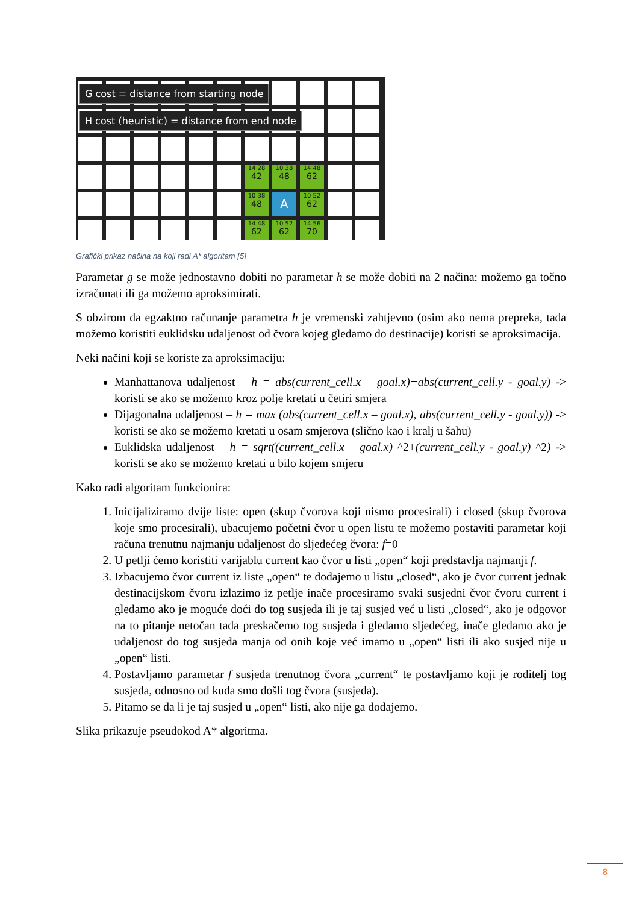14 28
42
10 38
48
14 48
62
10 38
48
A
10 52
62
14 48
62
10 52
62
14 56
70
G cost = distance from starting node
H cost (heuristic) = distance from end node
Grafički prikaz načina na koji radi A* algoritam [5]
Parametar g se može jednostavno dobiti no parametar h se može dobiti na 2 načina: možemo ga točno izračunati ili ga možemo aproksimirati.
S obzirom da egzaktno računanje parametra h je vremenski zahtjevno (osim ako nema prepreka, tada možemo koristiti euklidsku udaljenost od čvora kojeg gledamo do destinacije) koristi se aproksimacija.
Neki načini koji se koriste za aproksimaciju:
Manhattanova udaljenost – h = abs(current_cell.x – goal.x)+abs(current_cell.y - goal.y) -> koristi se ako se možemo kroz polje kretati u četiri smjera
Dijagonalna udaljenost – h = max (abs(current_cell.x – goal.x), abs(current_cell.y - goal.y)) -> koristi se ako se možemo kretati u osam smjerova (slično kao i kralj u šahu)
Euklidska udaljenost – h = sqrt((current_cell.x – goal.x) ^2+(current_cell.y - goal.y) ^2) -> koristi se ako se možemo kretati u bilo kojem smjeru
Kako radi algoritam funkcionira:
1. Inicijaliziramo dvije liste: open (skup čvorova koji nismo procesirali) i closed (skup čvorova koje smo procesirali), ubacujemo početni čvor u open listu te možemo postaviti parametar koji računa trenutnu najmanju udaljenost do sljedećeg čvora: f=0
2. U petlji ćemo koristiti varijablu current kao čvor u listi „open“ koji predstavlja najmanji f.
3. Izbacujemo čvor current iz liste „open“ te dodajemo u listu „closed“, ako je čvor current jednak destinacijskom čvoru izlazimo iz petlje inače procesiramo svaki susjedni čvor čvoru current i gledamo ako je moguće doći do tog susjeda ili je taj susjed već u listi „closed“, ako je odgovor na to pitanje netočan tada preskačemo tog susjeda i gledamo sljedećeg, inače gledamo ako je udaljenost do tog susjeda manja od onih koje već imamo u „open“ listi ili ako susjed nije u „open“ listi.
4. Postavljamo parametar f susjeda trenutnog čvora „current“ te postavljamo koji je roditelj tog susjeda, odnosno od kuda smo došli tog čvora (susjeda).
5. Pitamo se da li je taj susjed u „open“ listi, ako nije ga dodajemo.
Slika prikazuje pseudokod A* algoritma.
8